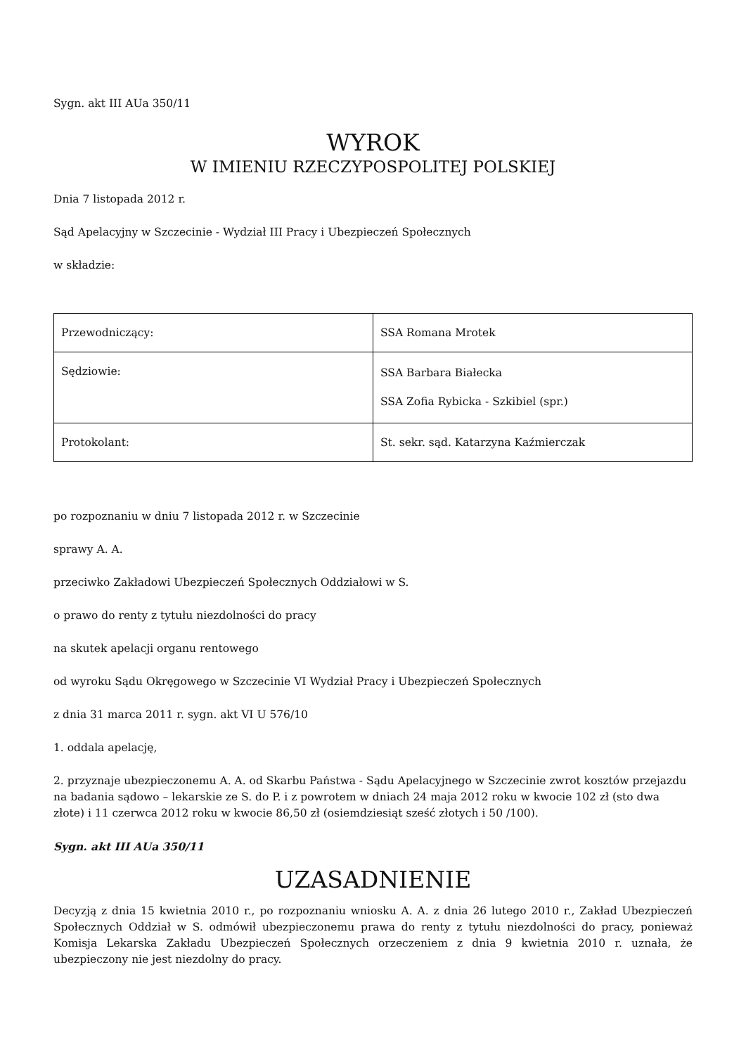Sygn. akt III AUa 350/11
WYROK
W IMIENIU RZECZYPOSPOLITEJ POLSKIEJ
Dnia 7 listopada 2012 r.
Sąd Apelacyjny w Szczecinie - Wydział III Pracy i Ubezpieczeń Społecznych
w składzie:
| Przewodniczący: | SSA Romana Mrotek |
| Sędziowie: | SSA Barbara Białecka SSA Zofia Rybicka - Szkibiel (spr.) |
| Protokolant: | St. sekr. sąd. Katarzyna Kaźmierczak |
po rozpoznaniu w dniu 7 listopada 2012 r. w Szczecinie
sprawy A. A.
przeciwko Zakładowi Ubezpieczeń Społecznych Oddziałowi w S.
o prawo do renty z tytułu niezdolności do pracy
na skutek apelacji organu rentowego
od wyroku Sądu Okręgowego w Szczecinie VI Wydział Pracy i Ubezpieczeń Społecznych
z dnia 31 marca 2011 r. sygn. akt VI U 576/10
1. oddala apelację,
2. przyznaje ubezpieczonemu A. A. od Skarbu Państwa - Sądu Apelacyjnego w Szczecinie zwrot kosztów przejazdu na badania sądowo – lekarskie ze S. do P. i z powrotem w dniach 24 maja 2012 roku w kwocie 102 zł (sto dwa złote) i 11 czerwca 2012 roku w kwocie 86,50 zł (osiemdziesiąt sześć złotych i 50 /100).
Sygn. akt III AUa 350/11
UZASADNIENIE
Decyzją z dnia 15 kwietnia 2010 r., po rozpoznaniu wniosku A. A. z dnia 26 lutego 2010 r., Zakład Ubezpieczeń Społecznych Oddział w S. odmówił ubezpieczonemu prawa do renty z tytułu niezdolności do pracy, ponieważ Komisja Lekarska Zakładu Ubezpieczeń Społecznych orzeczeniem z dnia 9 kwietnia 2010 r. uznała, że ubezpieczony nie jest niezdolny do pracy.